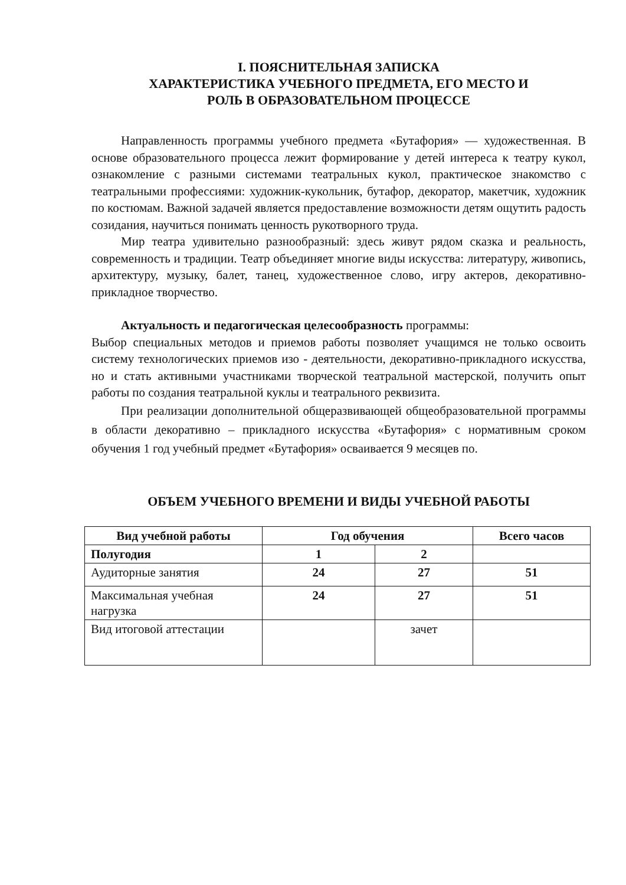I. ПОЯСНИТЕЛЬНАЯ ЗАПИСКА
ХАРАКТЕРИСТИКА УЧЕБНОГО ПРЕДМЕТА, ЕГО МЕСТО И
РОЛЬ В ОБРАЗОВАТЕЛЬНОМ ПРОЦЕССЕ
Направленность программы учебного предмета «Бутафория» — художественная. В основе образовательного процесса лежит формирование у детей интереса к театру кукол, ознакомление с разными системами театральных кукол, практическое знакомство с театральными профессиями: художник-кукольник, бутафор, декоратор, макетчик, художник по костюмам. Важной задачей является предоставление возможности детям ощутить радость созидания, научиться понимать ценность рукотворного труда.
Мир театра удивительно разнообразный: здесь живут рядом сказка и реальность, современность и традиции. Театр объединяет многие виды искусства: литературу, живопись, архитектуру, музыку, балет, танец, художественное слово, игру актеров, декоративно-прикладное творчество.
Актуальность и педагогическая целесообразность программы:
Выбор специальных методов и приемов работы позволяет учащимся не только освоить систему технологических приемов изо - деятельности, декоративно-прикладного искусства, но и стать активными участниками творческой театральной мастерской, получить опыт работы по создания театральной куклы и театрального реквизита.
При реализации дополнительной общеразвивающей общеобразовательной программы в области декоративно – прикладного искусства «Бутафория» с нормативным сроком обучения 1 год учебный предмет «Бутафория» осваивается 9 месяцев по.
ОБЪЕМ УЧЕБНОГО ВРЕМЕНИ И ВИДЫ УЧЕБНОЙ РАБОТЫ
| Вид учебной работы | Год обучения | | Всего часов |
| --- | --- | --- | --- |
| Полугодия | 1 | 2 | |
| Аудиторные занятия | 24 | 27 | 51 |
| Максимальная учебная нагрузка | 24 | 27 | 51 |
| Вид итоговой аттестации | | зачет | |